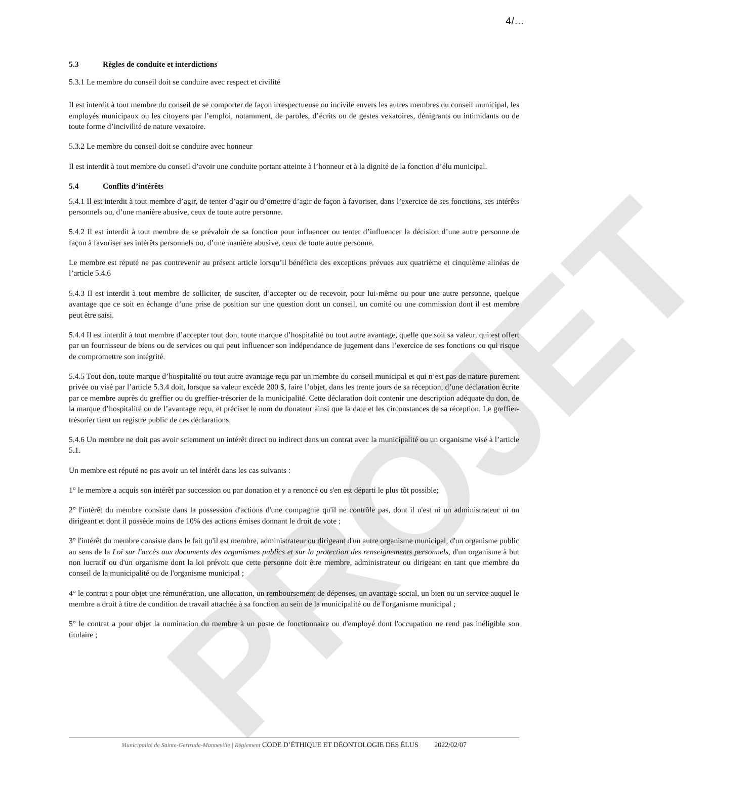4/…
5.3 Règles de conduite et interdictions
5.3.1 Le membre du conseil doit se conduire avec respect et civilité
Il est interdit à tout membre du conseil de se comporter de façon irrespectueuse ou incivile envers les autres membres du conseil municipal, les employés municipaux ou les citoyens par l’emploi, notamment, de paroles, d’écrits ou de gestes vexatoires, dénigrants ou intimidants ou de toute forme d’incivilité de nature vexatoire.
5.3.2 Le membre du conseil doit se conduire avec honneur
Il est interdit à tout membre du conseil d’avoir une conduite portant atteinte à l’honneur et à la dignité de la fonction d’élu municipal.
5.4 Conflits d’intérêts
5.4.1 Il est interdit à tout membre d’agir, de tenter d’agir ou d’omettre d’agir de façon à favoriser, dans l’exercice de ses fonctions, ses intérêts personnels ou, d’une manière abusive, ceux de toute autre personne.
5.4.2 Il est interdit à tout membre de se prévaloir de sa fonction pour influencer ou tenter d’influencer la décision d’une autre personne de façon à favoriser ses intérêts personnels ou, d’une manière abusive, ceux de toute autre personne.
Le membre est réputé ne pas contrevenir au présent article lorsqu’il bénéficie des exceptions prévues aux quatrième et cinquième alinéas de l’article 5.4.6
5.4.3 Il est interdit à tout membre de solliciter, de susciter, d’accepter ou de recevoir, pour lui-même ou pour une autre personne, quelque avantage que ce soit en échange d’une prise de position sur une question dont un conseil, un comité ou une commission dont il est membre peut être saisi.
5.4.4 Il est interdit à tout membre d’accepter tout don, toute marque d’hospitalité ou tout autre avantage, quelle que soit sa valeur, qui est offert par un fournisseur de biens ou de services ou qui peut influencer son indépendance de jugement dans l’exercice de ses fonctions ou qui risque de compromettre son intégrité.
5.4.5 Tout don, toute marque d’hospitalité ou tout autre avantage reçu par un membre du conseil municipal et qui n’est pas de nature purement privée ou visé par l’article 5.3.4 doit, lorsque sa valeur excède 200 $, faire l’objet, dans les trente jours de sa réception, d’une déclaration écrite par ce membre auprès du greffier ou du greffier-trésorier de la municipalité. Cette déclaration doit contenir une description adéquate du don, de la marque d’hospitalité ou de l’avantage reçu, et préciser le nom du donateur ainsi que la date et les circonstances de sa réception. Le greffier-trésorier tient un registre public de ces déclarations.
5.4.6 Un membre ne doit pas avoir sciemment un intérêt direct ou indirect dans un contrat avec la municipalité ou un organisme visé à l’article 5.1.
Un membre est réputé ne pas avoir un tel intérêt dans les cas suivants :
1° le membre a acquis son intérêt par succession ou par donation et y a renoncé ou s'en est départi le plus tôt possible;
2° l'intérêt du membre consiste dans la possession d'actions d'une compagnie qu'il ne contrôle pas, dont il n'est ni un administrateur ni un dirigeant et dont il possède moins de 10% des actions émises donnant le droit de vote ;
3° l'intérêt du membre consiste dans le fait qu'il est membre, administrateur ou dirigeant d'un autre organisme municipal, d'un organisme public au sens de la Loi sur l'accès aux documents des organismes publics et sur la protection des renseignements personnels, d'un organisme à but non lucratif ou d'un organisme dont la loi prévoit que cette personne doit être membre, administrateur ou dirigeant en tant que membre du conseil de la municipalité ou de l'organisme municipal ;
4° le contrat a pour objet une rémunération, une allocation, un remboursement de dépenses, un avantage social, un bien ou un service auquel le membre a droit à titre de condition de travail attachée à sa fonction au sein de la municipalité ou de l'organisme municipal ;
5° le contrat a pour objet la nomination du membre à un poste de fonctionnaire ou d'employé dont l'occupation ne rend pas inéligible son titulaire ;
PROJET
Municipalité de Sainte-Gertrude-Manneville | Règlement CODE D’ÉTHIQUE ET DÉONTOLOGIE DES ÉLUS 2022/02/07